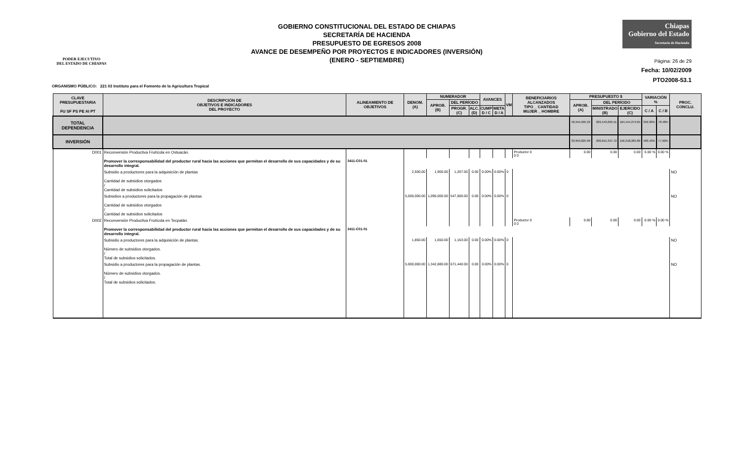PODER EJECUTIVO
DEL ESTADO DE CHIAPAS
GOBIERNO CONSTITUCIONAL DEL ESTADO DE CHIAPAS
SECRETARÍA DE HACIENDA
PRESUPUESTO DE EGRESOS 2008
AVANCE DE DESEMPEÑO POR PROYECTOS E INDICADORES (INVERSIÓN)
(ENERO - SEPTIEMBRE)
Chiapas
Gobierno del Estado
Secretaría de Hacienda
Página: 26 de 29
Fecha: 10/02/2009
PTO2008-53.1
ORGANISMO PÚBLICO: 221 03 Instituto para el Fomento de la Agricultura Tropical
| CLAVE PRESUPUESTARIA FU SF PS PE AI PT | DESCRIPCIÓN DE OBJETIVOS E INDICADORES DEL PROYECTO | ALINEAMIENTO DE OBJETIVOS | DENOM. (A) | NUMERADOR | | | AVANCES | | VM | BENEFICIARIOS ALCANZADOS TIPO _ CANTIDAD MUJER _ HOMBRE | PRESUPUESTO $ | | | VARIACIÓN % | | PROC. CONCLU. |
| --- | --- | --- | --- | --- | --- | --- | --- | --- | --- | --- | --- | --- | --- | --- | --- | --- |
| | | | | APROB. (B) | DEL PERÍODO | | | | | | APROB. (A) | DEL PERÍODO | | | | |
| | | | | | PROGR. (C) | ALC. (D) | CUMP D / C | META D / A | | | | MINISTRADO (B) | EJERCIDO (C) | C / A | C / B | |
| TOTAL DEPENDENCIA | | | | | | | | | | | 46,944,095.32 | 209,543,605.51 | 164,444,279.65 | 350.30% | 78.48% | |
| INVERSIÓN | | | | | | | | | | | 33,950,825.98 | 200,615,337.72 | 156,318,285.89 | 460.43% | 77.92% | |
| D001 | Reconversión Productiva Frutícola en Ostuacán. | | | | | | | | | Productor 0 0 0 | 0.00 | 0.00 | 0.00 | 0.00 % | 0.00 % | |
| | Promover la corresponsabilidad del productor rural hacia las acciones que permitan el desarrollo de sus capacidades y de su desarrollo integral. | 3411-C01-01 | | | | | | | | | | | | | | |
| | Subsidio a productores para la adquisición de plantas Cantidad de subsidios otorgados / Cantidad de subsidios solicitados | | 2,500.00 | 1,900.00 | 1,207.00 | 0.00 | 0.00% | 0.00% | 0 | | | | | | | NO |
| | Subsidios a productores para la propagación de plantas Cantidad de subsidios otorgados / Cantidad de subsidios solicitados | | 5,000,000.00 | 1,095,000.00 | 547,000.00 | 0.00 | 0.00% | 0.00% | 0 | | | | | | | NO |
| D002 | Reconversión Productiva Frutícola en Tecpatán. | | | | | | | | | Productor 0 0 0 | 0.00 | 0.00 | 0.00 | 0.00 % | 0.00 % | |
| | Promover la corresponsabilidad del productor rural hacia las acciones que permitan el desarrollo de sus capacidades y de su desarrollo integral. | 3411-C01-01 | | | | | | | | | | | | | | |
| | Subsidio a productores para la adquisición de plantas. Número de subsidios otorgados. / Total de subsidios solicitados. | | 1,850.00 | 1,650.00 | 1,163.00 | 0.00 | 0.00% | 0.00% | 0 | | | | | | | NO |
| | Subsidio a productores para la propagación de plantas. Número de subsidios otorgados. / Total de subsidios solicitados. | | 5,000,000.00 | 1,342,880.00 | 671,440.00 | 0.00 | 0.00% | 0.00% | 0 | | | | | | | NO |